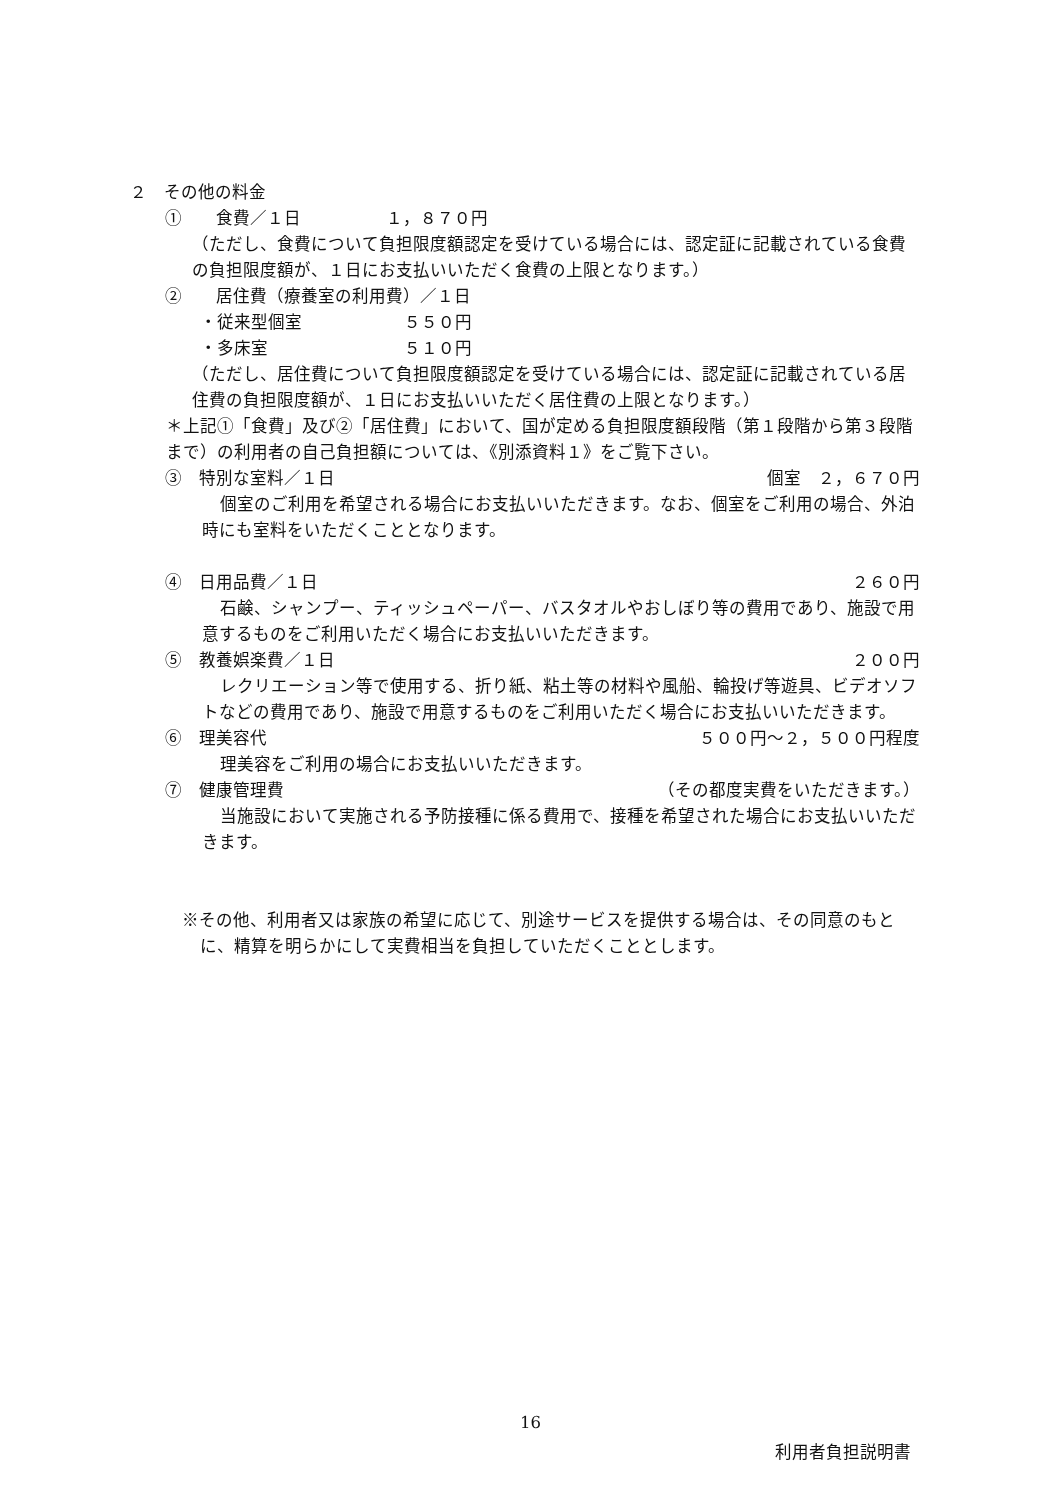２　その他の料金
①　　食費／１日　　　　　１，８７０円
（ただし、食費について負担限度額認定を受けている場合には、認定証に記載されている食費の負担限度額が、１日にお支払いいただく食費の上限となります。）
②　　居住費（療養室の利用費）／１日
・従来型個室　　　　　　５５０円
・多床室　　　　　　　　５１０円
（ただし、居住費について負担限度額認定を受けている場合には、認定証に記載されている居住費の負担限度額が、１日にお支払いいただく居住費の上限となります。）
＊上記①「食費」及び②「居住費」において、国が定める負担限度額段階（第１段階から第３段階まで）の利用者の自己負担額については、《別添資料１》をご覧下さい。
③　特別な室料／１日 個室　２，６７０円
個室のご利用を希望される場合にお支払いいただきます。なお、個室をご利用の場合、外泊時にも室料をいただくこととなります。
④　日用品費／１日 ２６０円
石鹸、シャンプー、ティッシュペーパー、バスタオルやおしぼり等の費用であり、施設で用意するものをご利用いただく場合にお支払いいただきます。
⑤　教養娯楽費／１日 ２００円
レクリエーション等で使用する、折り紙、粘土等の材料や風船、輪投げ等遊具、ビデオソフトなどの費用であり、施設で用意するものをご利用いただく場合にお支払いいただきます。
⑥　理美容代 ５００円～２，５００円程度
理美容をご利用の場合にお支払いいただきます。
⑦　健康管理費 （その都度実費をいただきます。）
当施設において実施される予防接種に係る費用で、接種を希望された場合にお支払いいただきます。
※その他、利用者又は家族の希望に応じて、別途サービスを提供する場合は、その同意のもとに、精算を明らかにして実費相当を負担していただくこととします。
16
利用者負担説明書